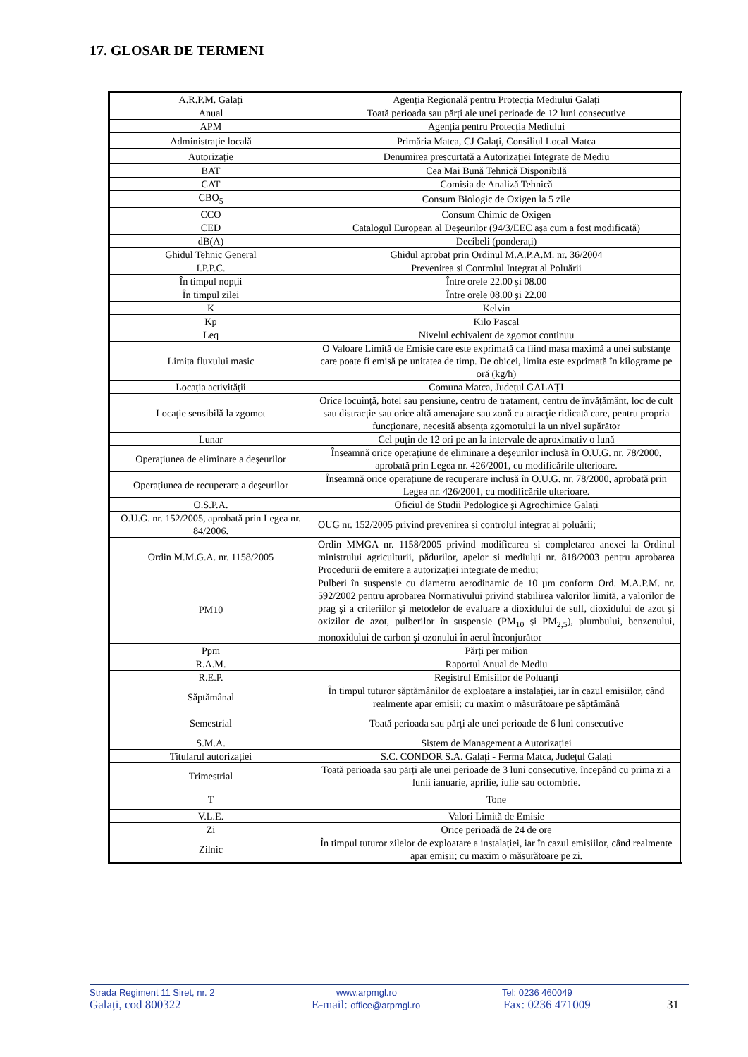17. GLOSAR DE TERMENI
| A.R.P.M. Galați | Agenția Regională pentru Protecția Mediului Galați |
| Anual | Toată perioada sau părți ale unei perioade de 12 luni consecutive |
| APM | Agenția pentru Protecția Mediului |
| Administrație locală | Primăria Matca, CJ Galați, Consiliul Local Matca |
| Autorizație | Denumirea prescurtată a Autorizației Integrate de Mediu |
| BAT | Cea Mai Bună Tehnică Disponibilă |
| CAT | Comisia de Analiză Tehnică |
| CBO<sub>5</sub> | Consum Biologic de Oxigen la 5 zile |
| CCO | Consum Chimic de Oxigen |
| CED | Catalogul European al Deşeurilor (94/3/EEC aşa cum a fost modificată) |
| dB(A) | Decibeli (ponderați) |
| Ghidul Tehnic General | Ghidul aprobat prin Ordinul M.A.P.A.M. nr. 36/2004 |
| I.P.P.C. | Prevenirea si Controlul Integrat al Poluării |
| În timpul nopții | Între orele 22.00 şi 08.00 |
| În timpul zilei | Între orele 08.00 şi 22.00 |
| K | Kelvin |
| Kp | Kilo Pascal |
| Leq | Nivelul echivalent de zgomot continuu |
| Limita fluxului masic | O Valoare Limită de Emisie care este exprimată ca fiind masa maximă a unei substanțe care poate fi emisă pe unitatea de timp. De obicei, limita este exprimată în kilograme pe oră (kg/h) |
| Locația activității | Comuna Matca, Județul GALAȚI |
| Locație sensibilă la zgomot | Orice locuință, hotel sau pensiune, centru de tratament, centru de învățământ, loc de cult sau distracție sau orice altă amenajare sau zonă cu atracție ridicată care, pentru propria funcționare, necesită absența zgomotului la un nivel supărător |
| Lunar | Cel puțin de 12 ori pe an la intervale de aproximativ o lună |
| Operațiunea de eliminare a deşeurilor | Înseamnă orice operațiune de eliminare a deşeurilor inclusă în O.U.G. nr. 78/2000, aprobată prin Legea nr. 426/2001, cu modificările ulterioare. |
| Operațiunea de recuperare a deşeurilor | Înseamnă orice operațiune de recuperare inclusă în O.U.G. nr. 78/2000, aprobată prin Legea nr. 426/2001, cu modificările ulterioare. |
| O.S.P.A. | Oficiul de Studii Pedologice şi Agrochimice Galați |
| O.U.G. nr. 152/2005, aprobată prin Legea nr. 84/2006. | OUG nr. 152/2005 privind prevenirea si controlul integrat al poluării; |
| Ordin M.M.G.A. nr. 1158/2005 | Ordin MMGA nr. 1158/2005 privind modificarea si completarea anexei la Ordinul ministrului agriculturii, pădurilor, apelor si mediului nr. 818/2003 pentru aprobarea Procedurii de emitere a autorizației integrate de mediu; |
| PM10 | Pulberi în suspensie cu diametru aerodinamic de 10 µm conform Ord. M.A.P.M. nr. 592/2002 pentru aprobarea Normativului privind stabilirea valorilor limită, a valorilor de prag şi a criteriilor şi metodelor de evaluare a dioxidului de sulf, dioxidului de azot şi oxizilor de azot, pulberilor în suspensie (PM<sub>10</sub> şi PM<sub>2,5</sub>), plumbului, benzenului, monoxidului de carbon şi ozonului în aerul înconjurător |
| Ppm | Părți per milion |
| R.A.M. | Raportul Anual de Mediu |
| R.E.P. | Registrul Emisiilor de Poluanți |
| Săptămânal | În timpul tuturor săptămânilor de exploatare a instalației, iar în cazul emisiilor, când realmente apar emisii; cu maxim o măsurătoare pe săptămână |
| Semestrial | Toată perioada sau părți ale unei perioade de 6 luni consecutive |
| S.M.A. | Sistem de Management a Autorizației |
| Titularul autorizației | S.C. CONDOR S.A. Galați - Ferma Matca, Județul Galați |
| Trimestrial | Toată perioada sau părți ale unei perioade de 3 luni consecutive, începând cu prima zi a lunii ianuarie, aprilie, iulie sau octombrie. |
| T | Tone |
| V.L.E. | Valori Limită de Emisie |
| Zi | Orice perioadă de 24 de ore |
| Zilnic | În timpul tuturor zilelor de exploatare a instalației, iar în cazul emisiilor, când realmente apar emisii; cu maxim o măsurătoare pe zi. |
Strada Regiment 11 Siret, nr. 2 www.arpmgl.ro Tel: 0236 460049
Galați, cod 800322 E-mail: office@arpmgl.ro Fax: 0236 471009 31